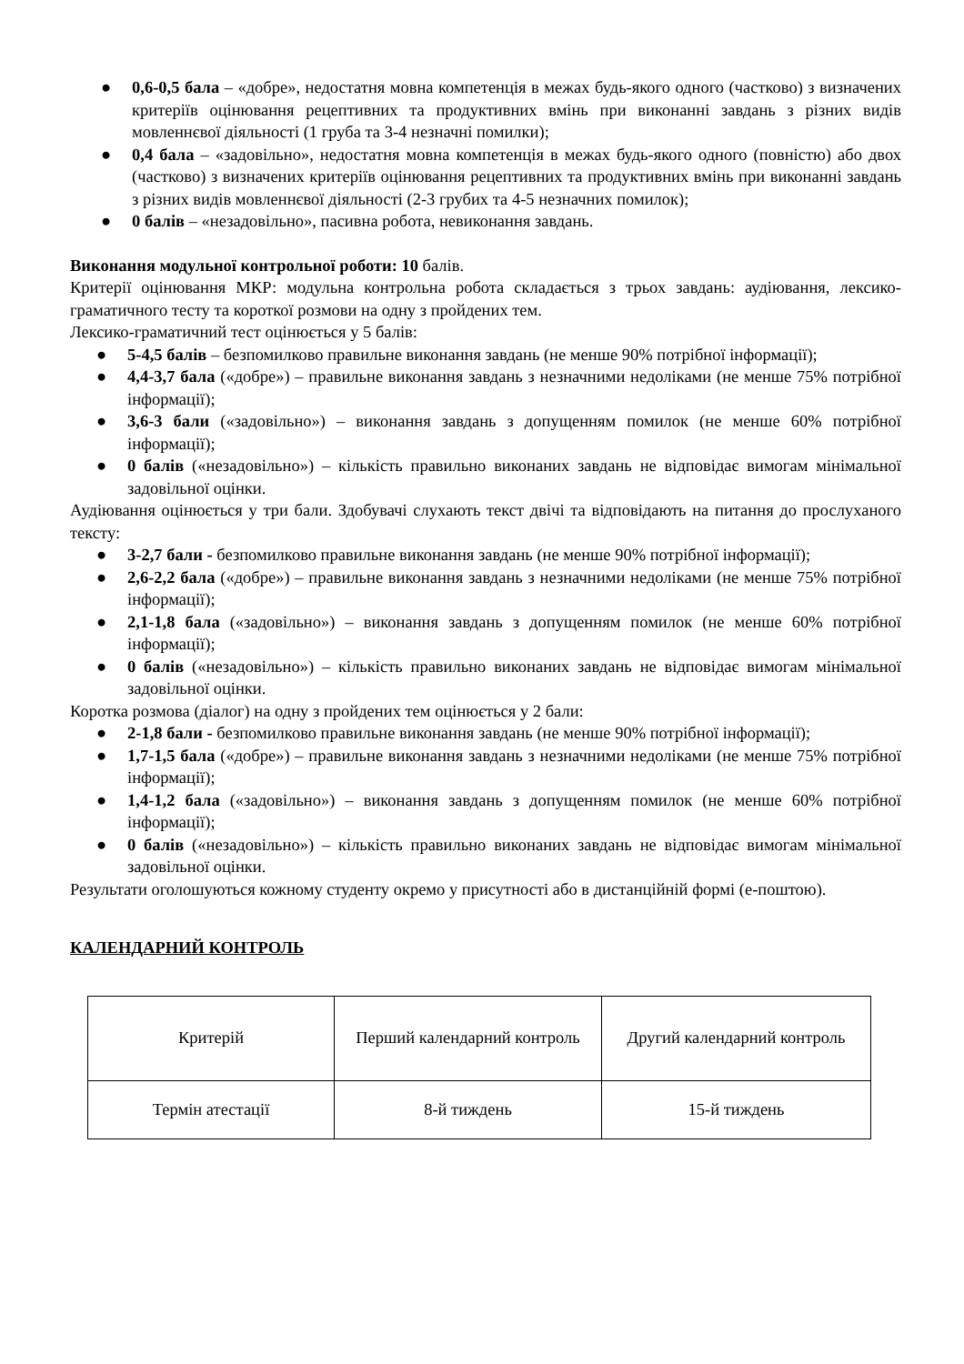● 0,6-0,5 бала – «добре», недостатня мовна компетенція в межах будь-якого одного (частково) з визначених критеріїв оцінювання рецептивних та продуктивних вмінь при виконанні завдань з різних видів мовленнєвої діяльності (1 груба та 3-4 незначні помилки);
● 0,4 бала – «задовільно», недостатня мовна компетенція в межах будь-якого одного (повністю) або двох (частково) з визначених критеріїв оцінювання рецептивних та продуктивних вмінь при виконанні завдань з різних видів мовленнєвої діяльності (2-3 грубих та 4-5 незначних помилок);
● 0 балів – «незадовільно», пасивна робота, невиконання завдань.
Виконання модульної контрольної роботи: 10 балів.
Критерії оцінювання МКР: модульна контрольна робота складається з трьох завдань: аудіювання, лексико-граматичного тесту та короткої розмови на одну з пройдених тем.
Лексико-граматичний тест оцінюється у 5 балів:
● 5-4,5 балів – безпомилково правильне виконання завдань (не менше 90% потрібної інформації);
● 4,4-3,7 бала («добре») – правильне виконання завдань з незначними недоліками (не менше 75% потрібної інформації);
● 3,6-3 бали («задовільно») – виконання завдань з допущенням помилок (не менше 60% потрібної інформації);
● 0 балів («незадовільно») – кількість правильно виконаних завдань не відповідає вимогам мінімальної задовільної оцінки.
Аудіювання оцінюється у три бали. Здобувачі слухають текст двічі та відповідають на питання до прослуханого тексту:
● 3-2,7 бали - безпомилково правильне виконання завдань (не менше 90% потрібної інформації);
● 2,6-2,2 бала («добре») – правильне виконання завдань з незначними недоліками (не менше 75% потрібної інформації);
● 2,1-1,8 бала («задовільно») – виконання завдань з допущенням помилок (не менше 60% потрібної інформації);
● 0 балів («незадовільно») – кількість правильно виконаних завдань не відповідає вимогам мінімальної задовільної оцінки.
Коротка розмова (діалог) на одну з пройдених тем оцінюється у 2 бали:
● 2-1,8 бали - безпомилково правильне виконання завдань (не менше 90% потрібної інформації);
● 1,7-1,5 бала («добре») – правильне виконання завдань з незначними недоліками (не менше 75% потрібної інформації);
● 1,4-1,2 бала («задовільно») – виконання завдань з допущенням помилок (не менше 60% потрібної інформації);
● 0 балів («незадовільно») – кількість правильно виконаних завдань не відповідає вимогам мінімальної задовільної оцінки.
Результати оголошуються кожному студенту окремо у присутності або в дистанційній формі (е-поштою).
КАЛЕНДАРНИЙ КОНТРОЛЬ
| Критерій | Перший календарний контроль | Другий календарний контроль |
| Термін атестації | 8-й тиждень | 15-й тиждень |